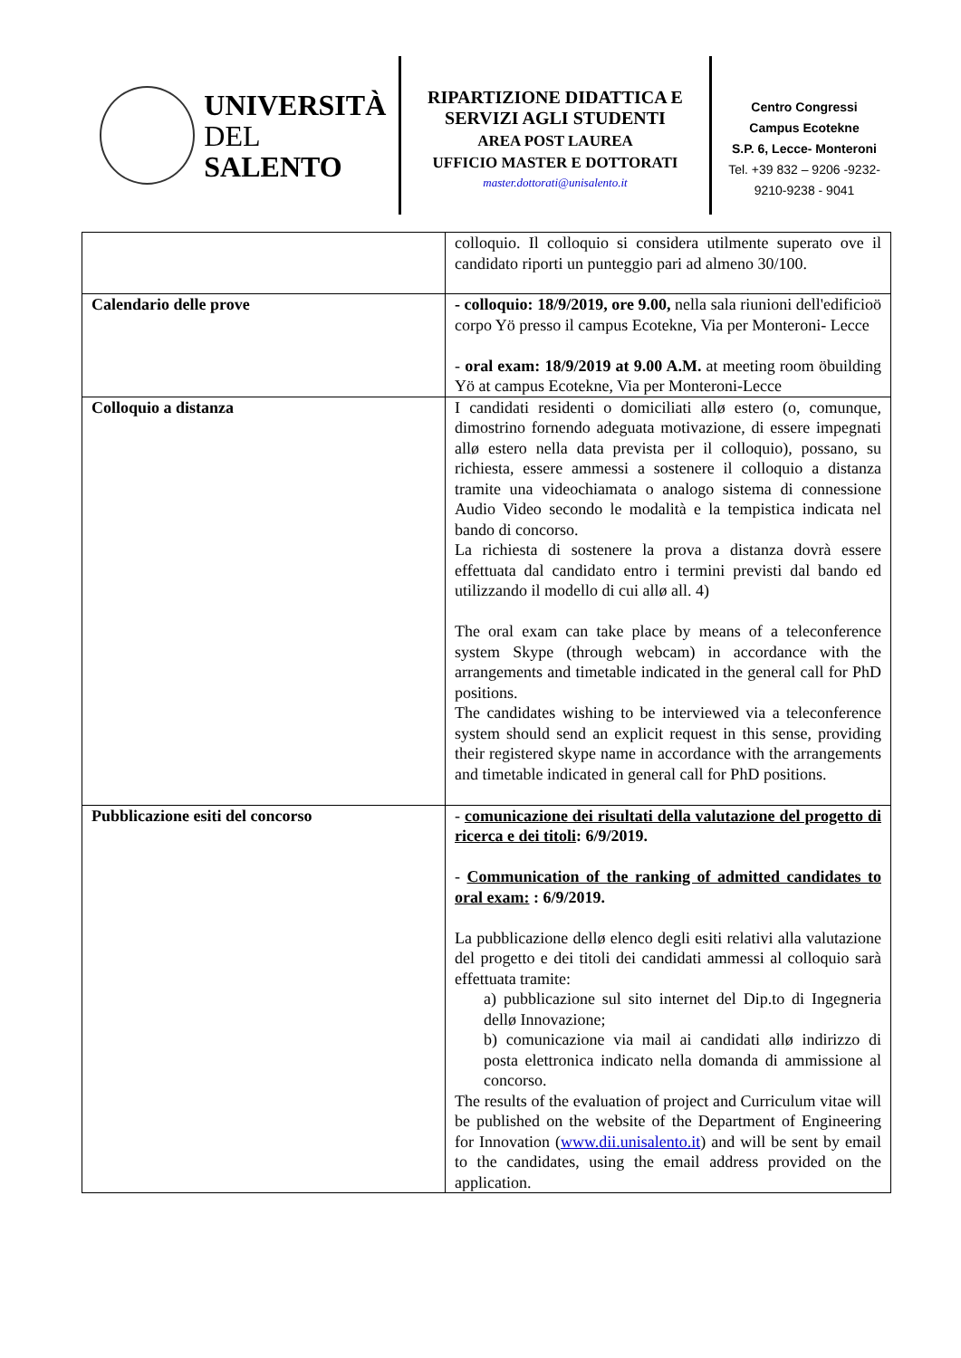UNIVERSITÀ
DEL SALENTO
RIPARTIZIONE DIDATTICA E SERVIZI AGLI STUDENTI
AREA POST LAUREA
UFFICIO MASTER E DOTTORATI
master.dottorati@unisalento.it
Centro Congressi
Campus Ecotekne
S.P. 6, Lecce- Monteroni
Tel. +39 832 – 9206 -9232-
9210-9238 - 9041
| | colloquio. Il colloquio si considera utilmente superato ove il candidato riporti un punteggio pari ad almeno 30/100. |
| Calendario delle prove | - colloquio: 18/9/2019, ore 9.00, nella sala riunioni dell'edificioö corpo Yö presso il campus Ecotekne, Via per Monteroni- Lecce - oral exam: 18/9/2019 at 9.00 A.M. at meeting room öbuilding Yö at campus Ecotekne, Via per Monteroni-Lecce |
| Colloquio a distanza | I candidati residenti o domiciliati allø estero (o, comunque, dimostrino fornendo adeguata motivazione, di essere impegnati allø estero nella data prevista per il colloquio), possano, su richiesta, essere ammessi a sostenere il colloquio a distanza tramite una videochiamata o analogo sistema di connessione Audio Video secondo le modalità e la tempistica indicata nel bando di concorso. La richiesta di sostenere la prova a distanza dovrà essere effettuata dal candidato entro i termini previsti dal bando ed utilizzando il modello di cui allø all. 4) The oral exam can take place by means of a teleconference system Skype (through webcam) in accordance with the arrangements and timetable indicated in the general call for PhD positions. The candidates wishing to be interviewed via a teleconference system should send an explicit request in this sense, providing their registered skype name in accordance with the arrangements and timetable indicated in general call for PhD positions. |
| Pubblicazione esiti del concorso | - comunicazione dei risultati della valutazione del progetto di ricerca e dei titoli : 6/9/2019. - Communication of the ranking of admitted candidates to oral exam: : 6/9/2019. La pubblicazione dellø elenco degli esiti relativi alla valutazione del progetto e dei titoli dei candidati ammessi al colloquio sarà effettuata tramite: a) pubblicazione sul sito internet del Dip.to di Ingegneria dellø Innovazione; b) comunicazione via mail ai candidati allø indirizzo di posta elettronica indicato nella domanda di ammissione al concorso. The results of the evaluation of project and Curriculum vitae will be published on the website of the Department of Engineering for Innovation ( www.dii.unisalento.it ) and will be sent by email to the candidates, using the email address provided on the application. |